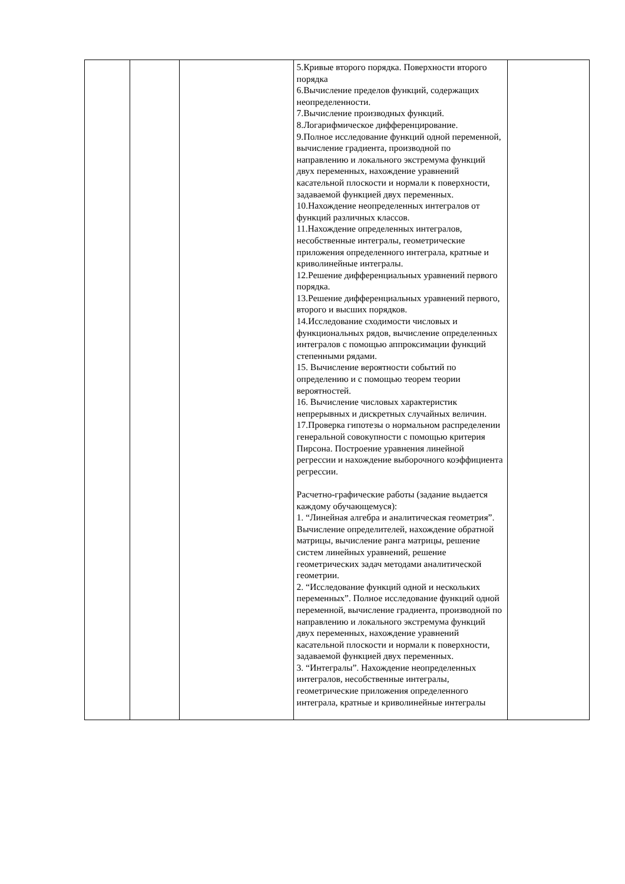| | | | 5.Кривые второго порядка. Поверхности второго порядка 6.Вычисление пределов функций, содержащих неопределенности. 7.Вычисление производных функций. 8.Логарифмическое дифференцирование. 9.Полное исследование функций одной переменной, вычисление градиента, производной по направлению и локального экстремума функций двух переменных, нахождение уравнений касательной плоскости и нормали к поверхности, задаваемой функцией двух переменных. 10.Нахождение неопределенных интегралов от функций различных классов. 11.Нахождение определенных интегралов, несобственные интегралы, геометрические приложения определенного интеграла, кратные и криволинейные интегралы. 12.Решение дифференциальных уравнений первого порядка. 13.Решение дифференциальных уравнений первого, второго и высших порядков. 14.Исследование сходимости числовых и функциональных рядов, вычисление определенных интегралов с помощью аппроксимации функций степенными рядами. 15. Вычисление вероятности событий по определению и с помощью теорем теории вероятностей. 16. Вычисление числовых характеристик непрерывных и дискретных случайных величин. 17.Проверка гипотезы о нормальном распределении генеральной совокупности с помощью критерия Пирсона. Построение уравнения линейной регрессии и нахождение выборочного коэффициента регрессии. Расчетно-графические работы (задание выдается каждому обучающемуся): 1. “Линейная алгебра и аналитическая геометрия”. Вычисление определителей, нахождение обратной матрицы, вычисление ранга матрицы, решение систем линейных уравнений, решение геометрических задач методами аналитической геометрии. 2. “Исследование функций одной и нескольких переменных”. Полное исследование функций одной переменной, вычисление градиента, производной по направлению и локального экстремума функций двух переменных, нахождение уравнений касательной плоскости и нормали к поверхности, задаваемой функцией двух переменных. 3. “Интегралы”. Нахождение неопределенных интегралов, несобственные интегралы, геометрические приложения определенного интеграла, кратные и криволинейные интегралы | |